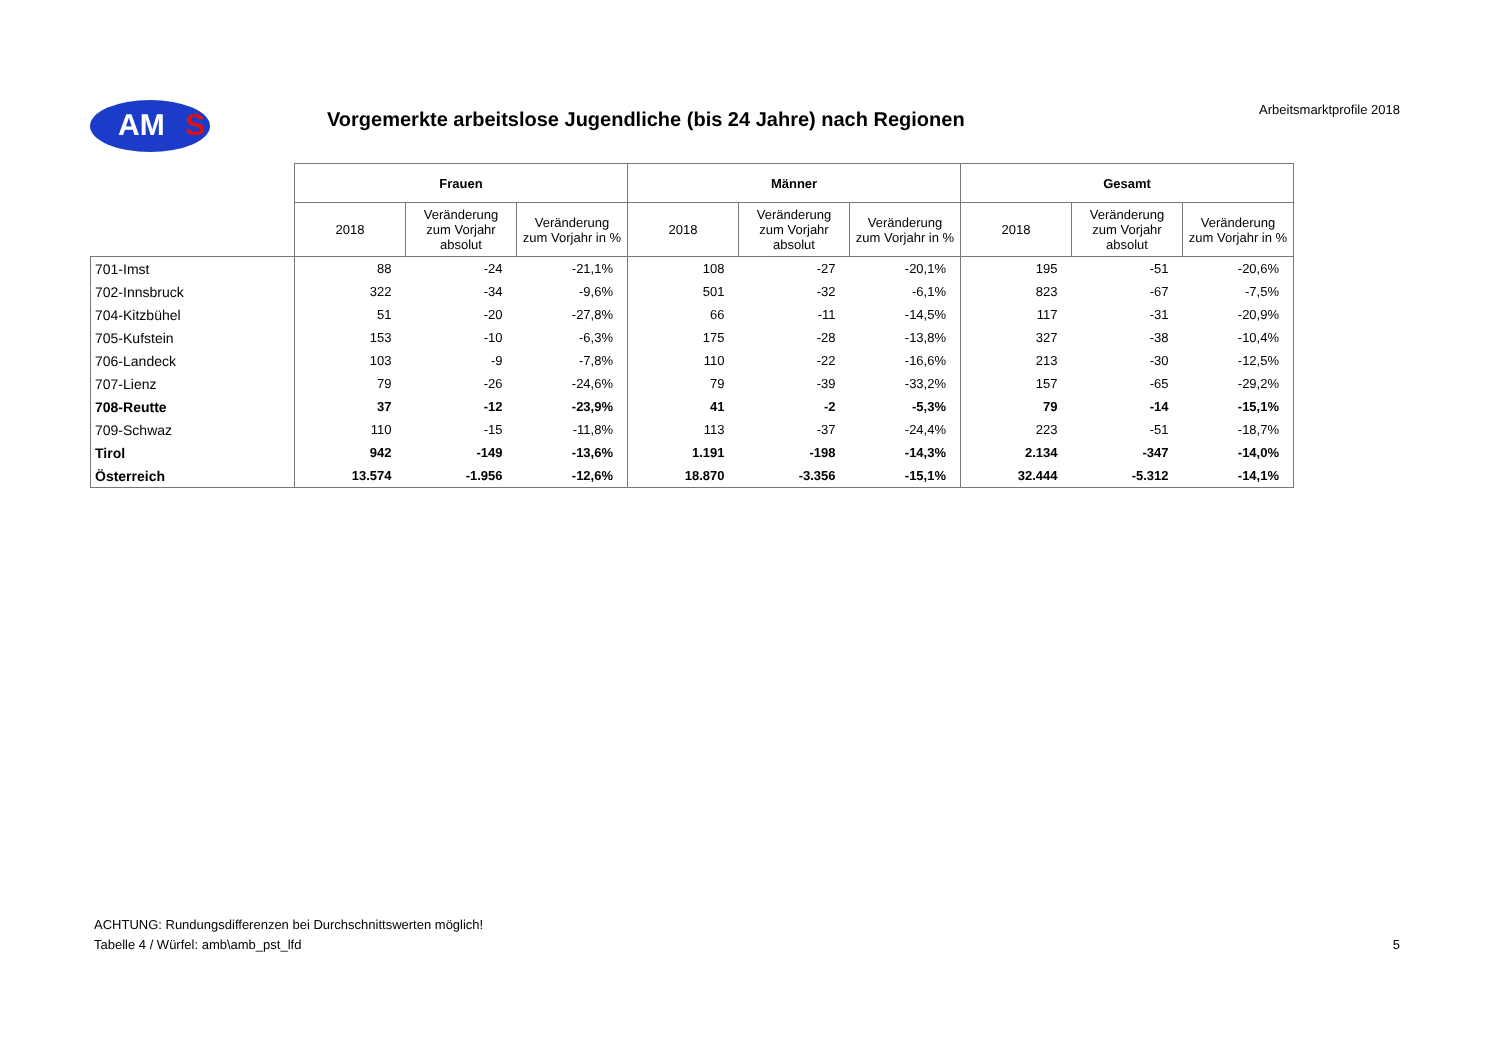AM S Arbeitsmarktprofile 2018
Vorgemerkte arbeitslose Jugendliche (bis 24 Jahre) nach Regionen
| | Frauen | | | Männer | | | Gesamt | | |
| --- | --- | --- | --- | --- | --- | --- | --- | --- | --- |
| | 2018 | Veränderung zum Vorjahr absolut | Veränderung zum Vorjahr in % | 2018 | Veränderung zum Vorjahr absolut | Veränderung zum Vorjahr in % | 2018 | Veränderung zum Vorjahr absolut | Veränderung zum Vorjahr in % |
| 701-Imst | 88 | -24 | -21,1% | 108 | -27 | -20,1% | 195 | -51 | -20,6% |
| 702-Innsbruck | 322 | -34 | -9,6% | 501 | -32 | -6,1% | 823 | -67 | -7,5% |
| 704-Kitzbühel | 51 | -20 | -27,8% | 66 | -11 | -14,5% | 117 | -31 | -20,9% |
| 705-Kufstein | 153 | -10 | -6,3% | 175 | -28 | -13,8% | 327 | -38 | -10,4% |
| 706-Landeck | 103 | -9 | -7,8% | 110 | -22 | -16,6% | 213 | -30 | -12,5% |
| 707-Lienz | 79 | -26 | -24,6% | 79 | -39 | -33,2% | 157 | -65 | -29,2% |
| 708-Reutte | 37 | -12 | -23,9% | 41 | -2 | -5,3% | 79 | -14 | -15,1% |
| 709-Schwaz | 110 | -15 | -11,8% | 113 | -37 | -24,4% | 223 | -51 | -18,7% |
| Tirol | 942 | -149 | -13,6% | 1.191 | -198 | -14,3% | 2.134 | -347 | -14,0% |
| Österreich | 13.574 | -1.956 | -12,6% | 18.870 | -3.356 | -15,1% | 32.444 | -5.312 | -14,1% |
ACHTUNG: Rundungsdifferenzen bei Durchschnittswerten möglich!
Tabelle 4 / Würfel: amb\amb_pst_lfd
5